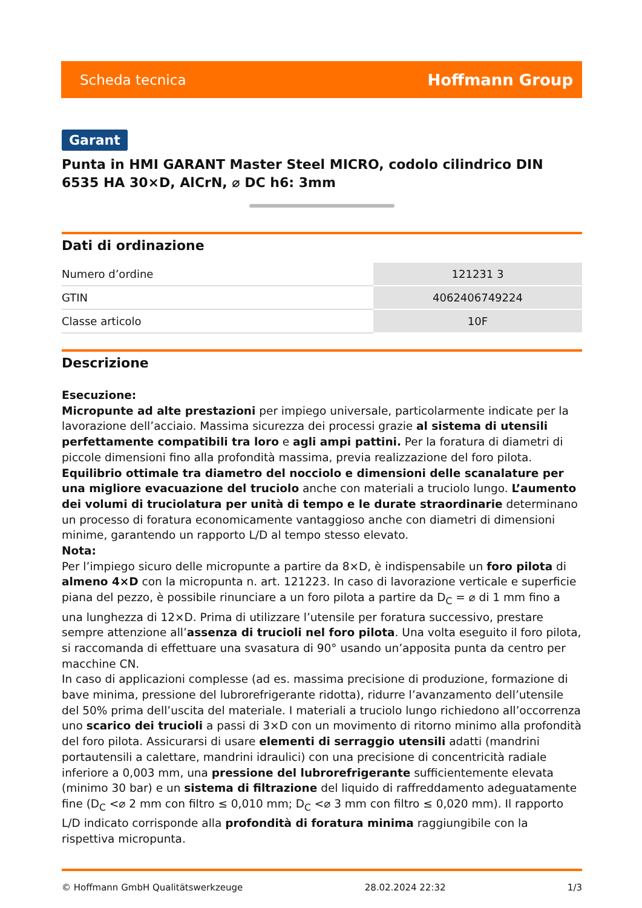Scheda tecnica Hoffmann Group
Garant
Punta in HMI GARANT Master Steel MICRO, codolo cilindrico DIN 6535 HA 30×D, AlCrN, ⌀ DC h6: 3mm
Dati di ordinazione
| Numero d’ordine | 121231 3 |
| GTIN | 4062406749224 |
| Classe articolo | 10F |
Descrizione
Esecuzione:
Micropunte ad alte prestazioni per impiego universale, particolarmente indicate per la lavorazione dell’acciaio. Massima sicurezza dei processi grazie al sistema di utensili perfettamente compatibili tra loro e agli ampi pattini. Per la foratura di diametri di piccole dimensioni fino alla profondità massima, previa realizzazione del foro pilota. Equilibrio ottimale tra diametro del nocciolo e dimensioni delle scanalature per una migliore evacuazione del truciolo anche con materiali a truciolo lungo. L’aumento dei volumi di truciolatura per unità di tempo e le durate straordinarie determinano un processo di foratura economicamente vantaggioso anche con diametri di dimensioni minime, garantendo un rapporto L/D al tempo stesso elevato.
Nota:
Per l’impiego sicuro delle micropunte a partire da 8×D, è indispensabile un foro pilota di almeno 4×D con la micropunta n. art. 121223. In caso di lavorazione verticale e superficie piana del pezzo, è possibile rinunciare a un foro pilota a partire da D<sub>C</sub> = ⌀ di 1 mm fino a una lunghezza di 12×D. Prima di utilizzare l’utensile per foratura successivo, prestare sempre attenzione all’assenza di trucioli nel foro pilota. Una volta eseguito il foro pilota, si raccomanda di effettuare una svasatura di 90° usando un’apposita punta da centro per macchine CN.
In caso di applicazioni complesse (ad es. massima precisione di produzione, formazione di bave minima, pressione del lubrorefrigerante ridotta), ridurre l’avanzamento dell’utensile del 50% prima dell’uscita del materiale. I materiali a truciolo lungo richiedono all’occorrenza uno scarico dei trucioli a passi di 3×D con un movimento di ritorno minimo alla profondità del foro pilota. Assicurarsi di usare elementi di serraggio utensili adatti (mandrini portautensili a calettare, mandrini idraulici) con una precisione di concentricità radiale inferiore a 0,003 mm, una pressione del lubrorefrigerante sufficientemente elevata (minimo 30 bar) e un sistema di filtrazione del liquido di raffreddamento adeguatamente fine (D<sub>C</sub> <⌀ 2 mm con filtro ≤ 0,010 mm; D<sub>C</sub> <⌀ 3 mm con filtro ≤ 0,020 mm). Il rapporto L/D indicato corrisponde alla profondità di foratura minima raggiungibile con la rispettiva micropunta.
© Hoffmann GmbH Qualitätswerkzeuge 28.02.2024 22:32 1/3